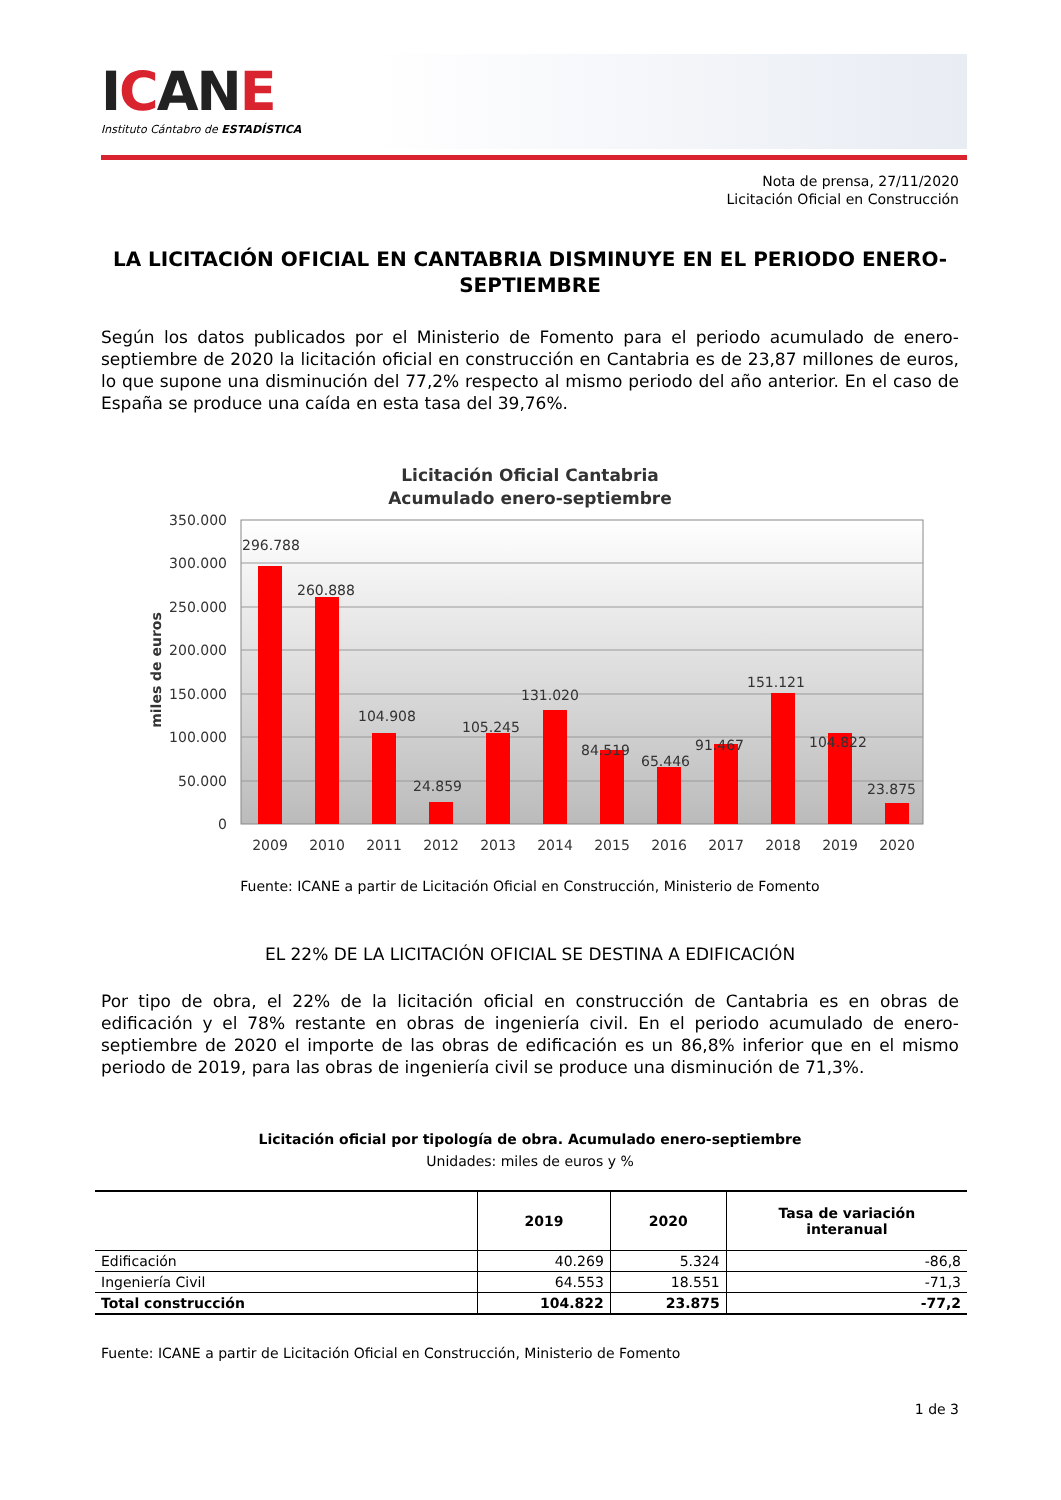ICAN E
Instituto Cántabro de ESTADÍSTICA
Nota de prensa, 27/11/2020
Licitación Oficial en Construcción
LA LICITACIÓN OFICIAL EN CANTABRIA DISMINUYE EN EL PERIODO ENERO-SEPTIEMBRE
Según los datos publicados por el Ministerio de Fomento para el periodo acumulado de enero-septiembre de 2020 la licitación oficial en construcción en Cantabria es de 23,87 millones de euros, lo que supone una disminución del 77,2% respecto al mismo periodo del año anterior. En el caso de España se produce una caída en esta tasa del 39,76%.
Licitación Oficial Cantabria
Acumulado enero-septiembre
350.000
300.000
250.000
200.000
150.000
100.000
50.000
0
miles de euros
296.788
260.888
104.908
24.859
105.245
131.020
84.519
65.446
91.467
151.121
104.822
23.875
2009
2010
2011
2012
2013
2014
2015
2016
2017
2018
2019
2020
Fuente: ICANE a partir de Licitación Oficial en Construcción, Ministerio de Fomento
EL 22% DE LA LICITACIÓN OFICIAL SE DESTINA A EDIFICACIÓN
Por tipo de obra, el 22% de la licitación oficial en construcción de Cantabria es en obras de edificación y el 78% restante en obras de ingeniería civil. En el periodo acumulado de enero-septiembre de 2020 el importe de las obras de edificación es un 86,8% inferior que en el mismo periodo de 2019, para las obras de ingeniería civil se produce una disminución de 71,3%.
Licitación oficial por tipología de obra. Acumulado enero-septiembre
Unidades: miles de euros y %
| | 2019 | 2020 | Tasa de variación interanual |
| --- | --- | --- | --- |
| Edificación | 40.269 | 5.324 | -86,8 |
| Ingeniería Civil | 64.553 | 18.551 | -71,3 |
| Total construcción | 104.822 | 23.875 | -77,2 |
Fuente: ICANE a partir de Licitación Oficial en Construcción, Ministerio de Fomento
1 de 3